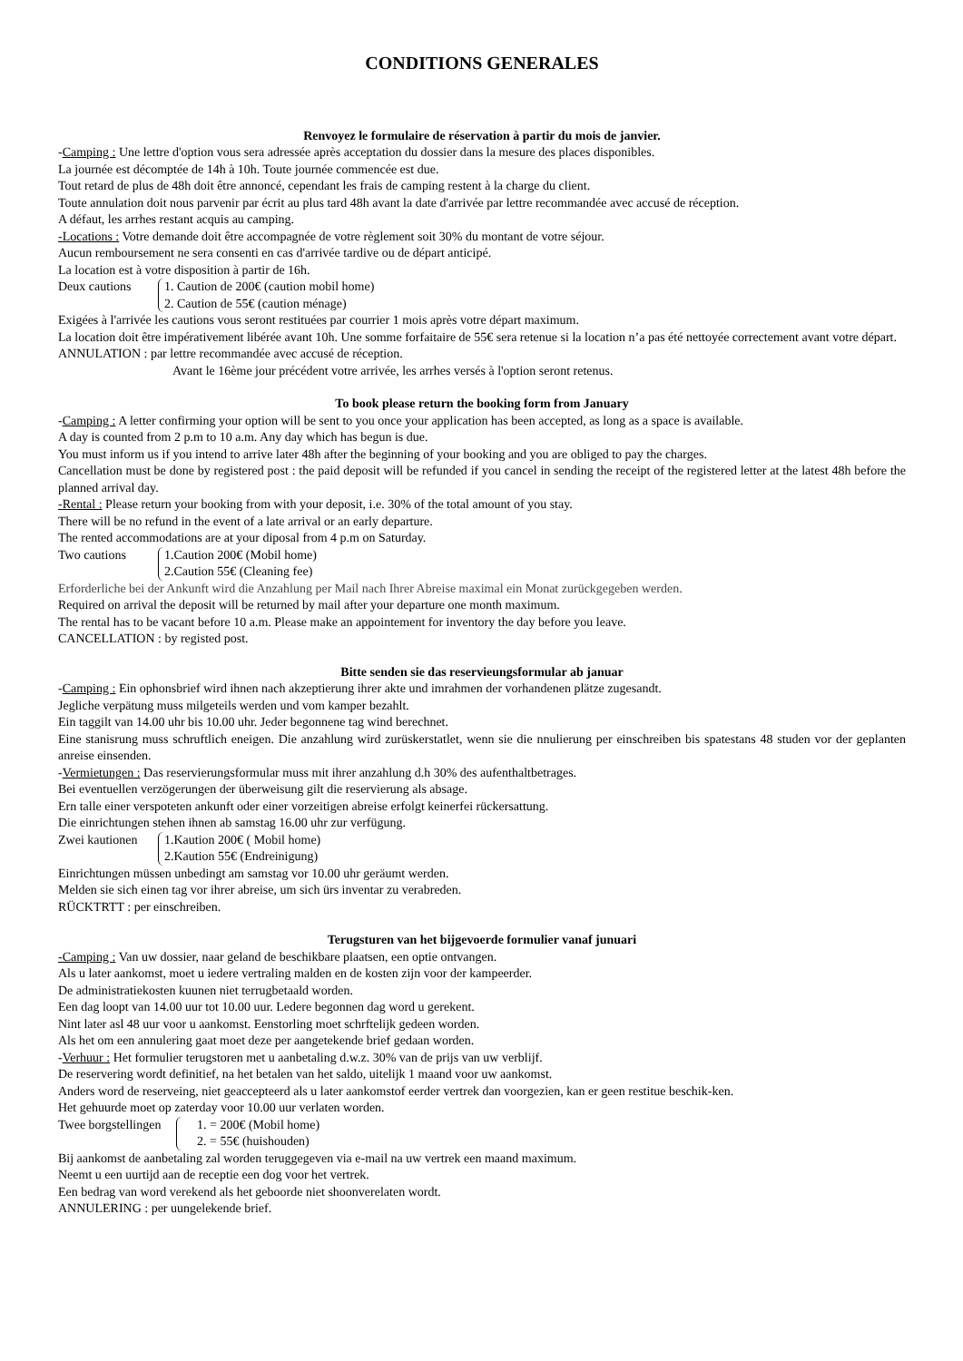CONDITIONS GENERALES
Renvoyez le formulaire de réservation à partir du mois de janvier.
-Camping : Une lettre d'option vous sera adressée après acceptation du dossier dans la mesure des places disponibles.
La journée est décomptée de 14h à 10h. Toute journée commencée est due.
Tout retard de plus de 48h doit être annoncé, cependant les frais de camping restent à la charge du client.
Toute annulation doit nous parvenir par écrit au plus tard 48h avant la date d'arrivée par lettre recommandée avec accusé de réception.
A défaut, les arrhes restant acquis au camping.
-Locations : Votre demande doit être accompagnée de votre règlement soit 30% du montant de votre séjour.
Aucun remboursement ne sera consenti en cas d'arrivée tardive ou de départ anticipé.
La location est à votre disposition à partir de 16h.
Deux cautions 1. Caution de 200€ (caution mobil home)
2. Caution de 55€ (caution ménage)
Exigées à l'arrivée les cautions vous seront restituées par courrier 1 mois après votre départ maximum.
La location doit être impérativement libérée avant 10h. Une somme forfaitaire de 55€ sera retenue si la location n’a pas été nettoyée correctement avant votre départ.
ANNULATION : par lettre recommandée avec accusé de réception.
Avant le 16ème jour précédent votre arrivée, les arrhes versés à l'option seront retenus.
To book please return the booking form from January
-Camping : A letter confirming your option will be sent to you once your application has been accepted, as long as a space is available.
A day is counted from 2 p.m to 10 a.m. Any day which has begun is due.
You must inform us if you intend to arrive later 48h after the beginning of your booking and you are obliged to pay the charges.
Cancellation must be done by registered post : the paid deposit will be refunded if you cancel in sending the receipt of the registered letter at the latest 48h before the planned arrival day.
-Rental : Please return your booking from with your deposit, i.e. 30% of the total amount of you stay.
There will be no refund in the event of a late arrival or an early departure.
The rented accommodations are at your diposal from 4 p.m on Saturday.
Two cautions 1.Caution 200€ (Mobil home)
2.Caution 55€ (Cleaning fee)
Erforderliche bei der Ankunft wird die Anzahlung per Mail nach Ihrer Abreise maximal ein Monat zurückgegeben werden.
Required on arrival the deposit will be returned by mail after your departure one month maximum.
The rental has to be vacant before 10 a.m. Please make an appointement for inventory the day before you leave.
CANCELLATION : by registed post.
Bitte senden sie das reservieungsformular ab januar
-Camping : Ein ophonsbrief wird ihnen nach akzeptierung ihrer akte und imrahmen der vorhandenen plätze zugesandt.
Jegliche verpätung muss milgeteils werden und vom kamper bezahlt.
Ein taggilt van 14.00 uhr bis 10.00 uhr. Jeder begonnene tag wind berechnet.
Eine stanisrung muss schruftlich eneigen. Die anzahlung wird zurüskerstatlet, wenn sie die nnulierung per einschreiben bis spatestans 48 studen vor der geplanten anreise einsenden.
-Vermietungen : Das reservierungsformular muss mit ihrer anzahlung d.h 30% des aufenthaltbetrages.
Bei eventuellen verzögerungen der überweisung gilt die reservierung als absage.
Ern talle einer verspoteten ankunft oder einer vorzeitigen abreise erfolgt keinerfei rückersattung.
Die einrichtungen stehen ihnen ab samstag 16.00 uhr zur verfügung.
Zwei kautionen
1.Kaution 200€ ( Mobil home)
2.Kaution 55€ (Endreinigung)
Einrichtungen müssen unbedingt am samstag vor 10.00 uhr geräumt werden.
Melden sie sich einen tag vor ihrer abreise, um sich ürs inventar zu verabreden.
RÜCKTRTT : per einschreiben.
Terugsturen van het bijgevoerde formulier vanaf junuari
-Camping : Van uw dossier, naar geland de beschikbare plaatsen, een optie ontvangen.
Als u later aankomst, moet u iedere vertraling malden en de kosten zijn voor der kampeerder.
De administratiekosten kuunen niet terrugbetaald worden.
Een dag loopt van 14.00 uur tot 10.00 uur. Ledere begonnen dag word u gerekent.
Nint later asl 48 uur voor u aankomst. Eenstorling moet schrftelijk gedeen worden.
Als het om een annulering gaat moet deze per aangetekende brief gedaan worden.
-Verhuur : Het formulier terugstoren met u aanbetaling d.w.z. 30% van de prijs van uw verblijf.
De reservering wordt definitief, na het betalen van het saldo, uitelijk 1 maand voor uw aankomst.
Anders word de reserveing, niet geaccepteerd als u later aankomstof eerder vertrek dan voorgezien, kan er geen restitue beschik-ken.
Het gehuurde moet op zaterday voor 10.00 uur verlaten worden.
Twee borgstellingen
1. = 200€ (Mobil home)
2. = 55€ (huishouden)
Bij aankomst de aanbetaling zal worden teruggegeven via e-mail na uw vertrek een maand maximum.
Neemt u een uurtijd aan de receptie een dog voor het vertrek.
Een bedrag van word verekend als het geboorde niet shoonverelaten wordt.
ANNULERING : per uungelekende brief.